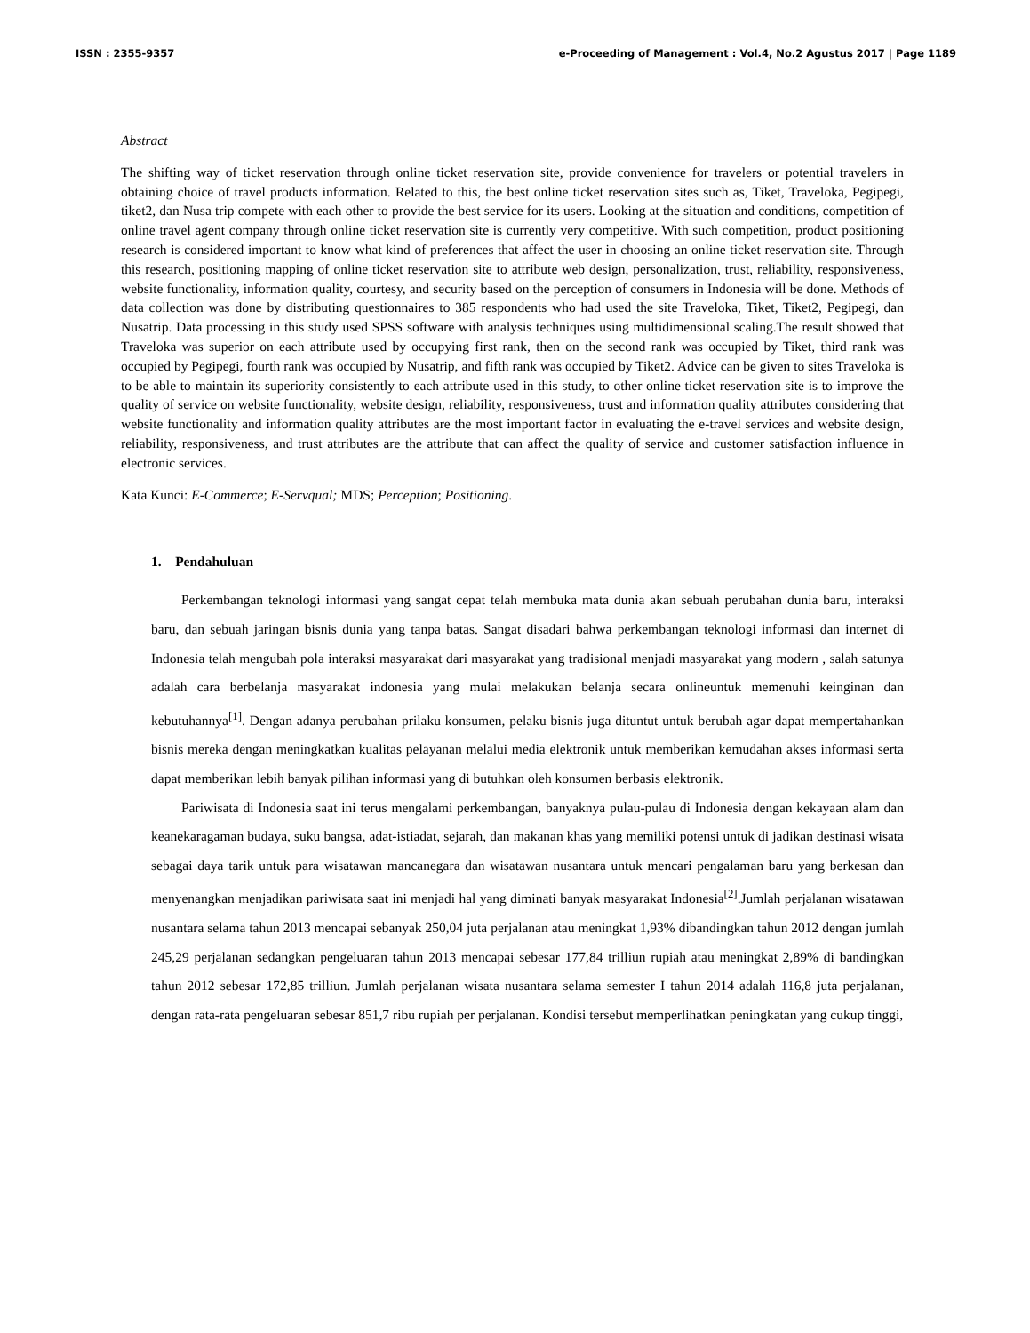ISSN : 2355-9357 e-Proceeding of Management : Vol.4, No.2 Agustus 2017 | Page 1189
Abstract
The shifting way of ticket reservation through online ticket reservation site, provide convenience for travelers or potential travelers in obtaining choice of travel products information. Related to this, the best online ticket reservation sites such as, Tiket, Traveloka, Pegipegi, tiket2, dan Nusa trip compete with each other to provide the best service for its users. Looking at the situation and conditions, competition of online travel agent company through online ticket reservation site is currently very competitive. With such competition, product positioning research is considered important to know what kind of preferences that affect the user in choosing an online ticket reservation site. Through this research, positioning mapping of online ticket reservation site to attribute web design, personalization, trust, reliability, responsiveness, website functionality, information quality, courtesy, and security based on the perception of consumers in Indonesia will be done. Methods of data collection was done by distributing questionnaires to 385 respondents who had used the site Traveloka, Tiket, Tiket2, Pegipegi, dan Nusatrip. Data processing in this study used SPSS software with analysis techniques using multidimensional scaling.The result showed that Traveloka was superior on each attribute used by occupying first rank, then on the second rank was occupied by Tiket, third rank was occupied by Pegipegi, fourth rank was occupied by Nusatrip, and fifth rank was occupied by Tiket2. Advice can be given to sites Traveloka is to be able to maintain its superiority consistently to each attribute used in this study, to other online ticket reservation site is to improve the quality of service on website functionality, website design, reliability, responsiveness, trust and information quality attributes considering that website functionality and information quality attributes are the most important factor in evaluating the e-travel services and website design, reliability, responsiveness, and trust attributes are the attribute that can affect the quality of service and customer satisfaction influence in electronic services.
Kata Kunci: E-Commerce; E-Servqual; MDS; Perception; Positioning.
1. Pendahuluan
Perkembangan teknologi informasi yang sangat cepat telah membuka mata dunia akan sebuah perubahan dunia baru, interaksi baru, dan sebuah jaringan bisnis dunia yang tanpa batas. Sangat disadari bahwa perkembangan teknologi informasi dan internet di Indonesia telah mengubah pola interaksi masyarakat dari masyarakat yang tradisional menjadi masyarakat yang modern , salah satunya adalah cara berbelanja masyarakat indonesia yang mulai melakukan belanja secara onlineuntuk memenuhi keinginan dan kebutuhannya<sup>[1]</sup>. Dengan adanya perubahan prilaku konsumen, pelaku bisnis juga dituntut untuk berubah agar dapat mempertahankan bisnis mereka dengan meningkatkan kualitas pelayanan melalui media elektronik untuk memberikan kemudahan akses informasi serta dapat memberikan lebih banyak pilihan informasi yang di butuhkan oleh konsumen berbasis elektronik.
Pariwisata di Indonesia saat ini terus mengalami perkembangan, banyaknya pulau-pulau di Indonesia dengan kekayaan alam dan keanekaragaman budaya, suku bangsa, adat-istiadat, sejarah, dan makanan khas yang memiliki potensi untuk di jadikan destinasi wisata sebagai daya tarik untuk para wisatawan mancanegara dan wisatawan nusantara untuk mencari pengalaman baru yang berkesan dan menyenangkan menjadikan pariwisata saat ini menjadi hal yang diminati banyak masyarakat Indonesia<sup>[2]</sup>.Jumlah perjalanan wisatawan nusantara selama tahun 2013 mencapai sebanyak 250,04 juta perjalanan atau meningkat 1,93% dibandingkan tahun 2012 dengan jumlah 245,29 perjalanan sedangkan pengeluaran tahun 2013 mencapai sebesar 177,84 trilliun rupiah atau meningkat 2,89% di bandingkan tahun 2012 sebesar 172,85 trilliun. Jumlah perjalanan wisata nusantara selama semester I tahun 2014 adalah 116,8 juta perjalanan, dengan rata-rata pengeluaran sebesar 851,7 ribu rupiah per perjalanan. Kondisi tersebut memperlihatkan peningkatan yang cukup tinggi,